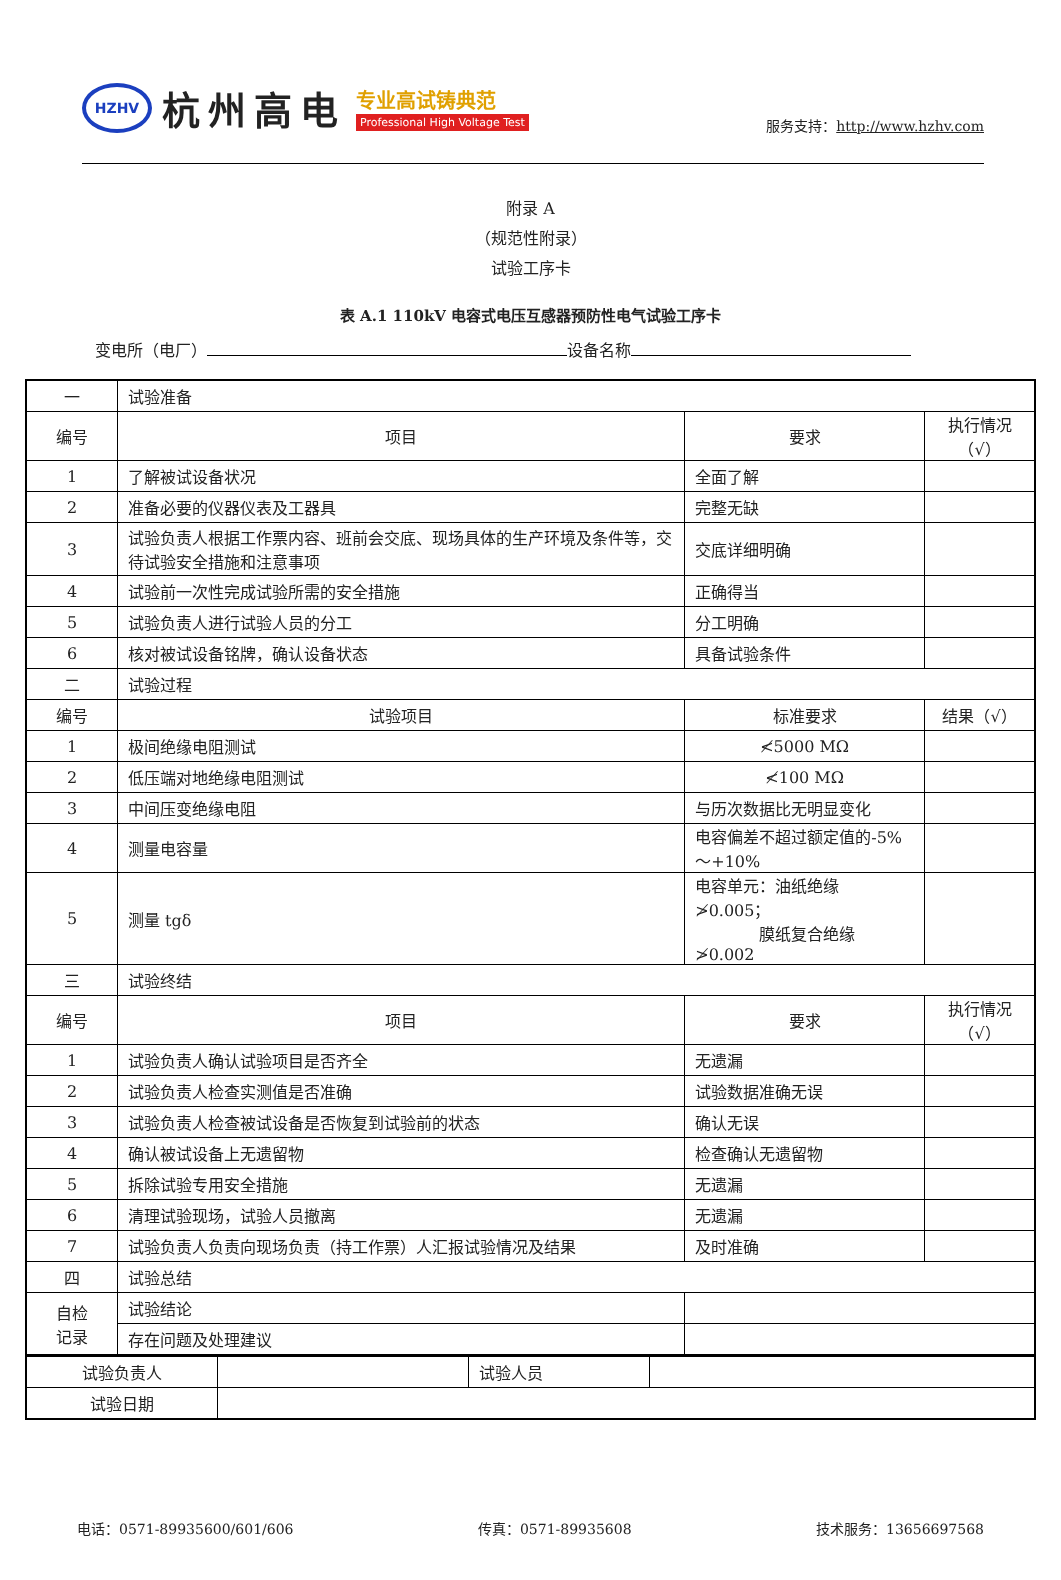HZHV
杭州高电
专业高试铸典范
Professional High Voltage Test
服务支持：http://www.hzhv.com
附录 A
（规范性附录）
试验工序卡
表 A.1 110kV 电容式电压互感器预防性电气试验工序卡
变电所（电厂） 设备名称
| 一 | 试验准备 | | | | |
| 编号 | 项目 | | 要求 | | 执行情况（√） |
| 1 | 了解被试设备状况 | | 全面了解 | | |
| 2 | 准备必要的仪器仪表及工器具 | | 完整无缺 | | |
| 3 | 试验负责人根据工作票内容、班前会交底、现场具体的生产环境及条件等，交待试验安全措施和注意事项 | | 交底详细明确 | | |
| 4 | 试验前一次性完成试验所需的安全措施 | | 正确得当 | | |
| 5 | 试验负责人进行试验人员的分工 | | 分工明确 | | |
| 6 | 核对被试设备铭牌，确认设备状态 | | 具备试验条件 | | |
| 二 | 试验过程 | | | | |
| 编号 | 试验项目 | 标准要求 | | | 结果（√） |
| 1 | 极间绝缘电阻测试 | ≮5000 MΩ | | | |
| 2 | 低压端对地绝缘电阻测试 | ≮100 MΩ | | | |
| 3 | 中间压变绝缘电阻 | 与历次数据比无明显变化 | | | |
| 4 | 测量电容量 | 电容偏差不超过额定值的-5%～+10% | | | |
| 5 | 测量 tgδ | 电容单元：油纸绝缘≯0.005； 膜纸复合绝缘≯0.002 | | | |
| 三 | 试验终结 | | | | |
| 编号 | 项目 | | | 要求 | 执行情况（√） |
| 1 | 试验负责人确认试验项目是否齐全 | | | 无遗漏 | |
| 2 | 试验负责人检查实测值是否准确 | | | 试验数据准确无误 | |
| 3 | 试验负责人检查被试设备是否恢复到试验前的状态 | | | 确认无误 | |
| 4 | 确认被试设备上无遗留物 | | | 检查确认无遗留物 | |
| 5 | 拆除试验专用安全措施 | | | 无遗漏 | |
| 6 | 清理试验现场，试验人员撤离 | | | 无遗漏 | |
| 7 | 试验负责人负责向现场负责（持工作票）人汇报试验情况及结果 | | | 及时准确 | |
| 四 | 试验总结 | | | | |
| 自检 记录 | 试验结论 | | | | |
| | 存在问题及处理建议 | | | | |
| 试验负责人 | | 试验人员 | |
| 试验日期 | | | |
电话：0571-89935600/601/606 传真：0571-89935608 技术服务：13656697568